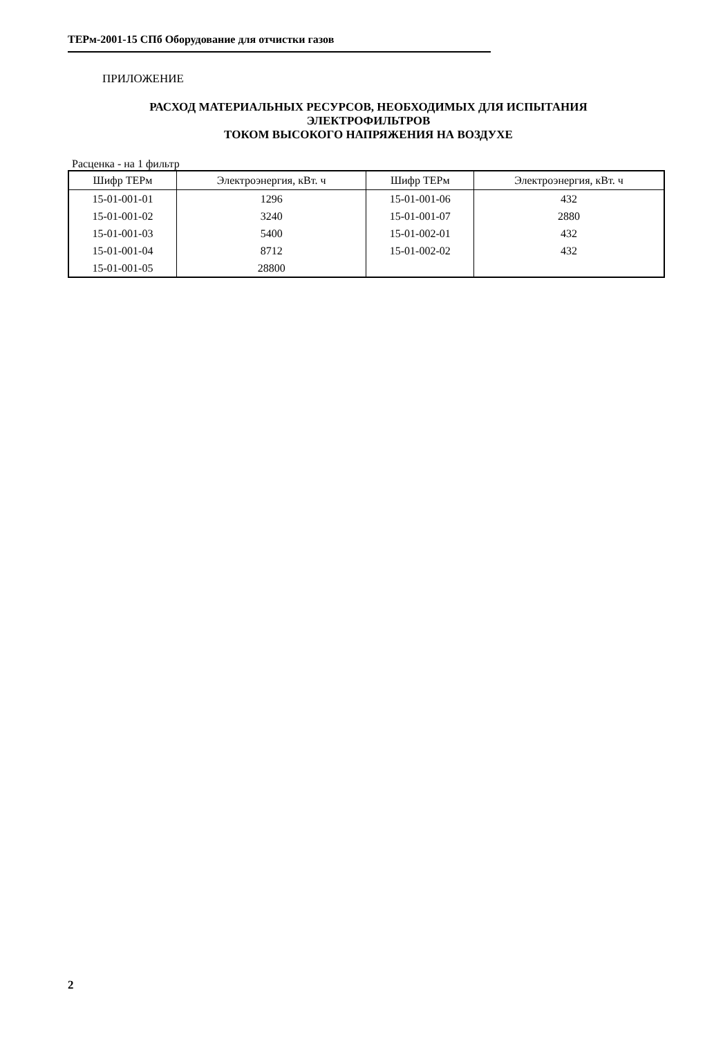ТЕРм-2001-15 СПб Оборудование для отчистки газов
ПРИЛОЖЕНИЕ
РАСХОД МАТЕРИАЛЬНЫХ РЕСУРСОВ, НЕОБХОДИМЫХ ДЛЯ ИСПЫТАНИЯ
ЭЛЕКТРОФИЛЬТРОВ
ТОКОМ ВЫСОКОГО НАПРЯЖЕНИЯ НА ВОЗДУХЕ
Расценка - на 1 фильтр
| Шифр ТЕРм | Электроэнергия, кВт. ч | Шифр ТЕРм | Электроэнергия, кВт. ч |
| --- | --- | --- | --- |
| 15-01-001-01 | 1296 | 15-01-001-06 | 432 |
| 15-01-001-02 | 3240 | 15-01-001-07 | 2880 |
| 15-01-001-03 | 5400 | 15-01-002-01 | 432 |
| 15-01-001-04 | 8712 | 15-01-002-02 | 432 |
| 15-01-001-05 | 28800 | | |
2